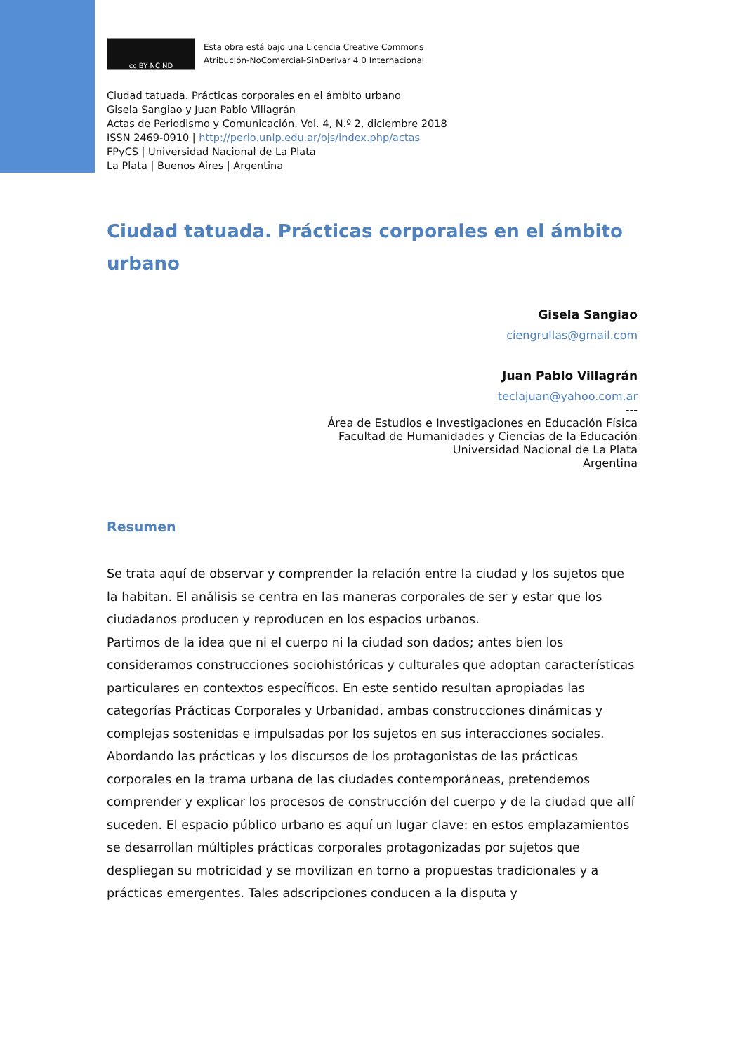cc BY NC ND
Esta obra está bajo una Licencia Creative Commons
Atribución-NoComercial-SinDerivar 4.0 Internacional
Ciudad tatuada. Prácticas corporales en el ámbito urbano
Gisela Sangiao y Juan Pablo Villagrán
Actas de Periodismo y Comunicación, Vol. 4, N.º 2, diciembre 2018
ISSN 2469-0910 | http://perio.unlp.edu.ar/ojs/index.php/actas
FPyCS | Universidad Nacional de La Plata
La Plata | Buenos Aires | Argentina
Ciudad tatuada. Prácticas corporales en el ámbito urbano
Gisela Sangiao
ciengrullas@gmail.com
Juan Pablo Villagrán
teclajuan@yahoo.com.ar
---
Área de Estudios e Investigaciones en Educación Física
Facultad de Humanidades y Ciencias de la Educación
Universidad Nacional de La Plata
Argentina
Resumen
Se trata aquí de observar y comprender la relación entre la ciudad y los sujetos que la habitan. El análisis se centra en las maneras corporales de ser y estar que los ciudadanos producen y reproducen en los espacios urbanos.
Partimos de la idea que ni el cuerpo ni la ciudad son dados; antes bien los consideramos construcciones sociohistóricas y culturales que adoptan características particulares en contextos específicos. En este sentido resultan apropiadas las categorías Prácticas Corporales y Urbanidad, ambas construcciones dinámicas y complejas sostenidas e impulsadas por los sujetos en sus interacciones sociales.
Abordando las prácticas y los discursos de los protagonistas de las prácticas corporales en la trama urbana de las ciudades contemporáneas, pretendemos comprender y explicar los procesos de construcción del cuerpo y de la ciudad que allí suceden. El espacio público urbano es aquí un lugar clave: en estos emplazamientos se desarrollan múltiples prácticas corporales protagonizadas por sujetos que despliegan su motricidad y se movilizan en torno a propuestas tradicionales y a prácticas emergentes. Tales adscripciones conducen a la disputa y